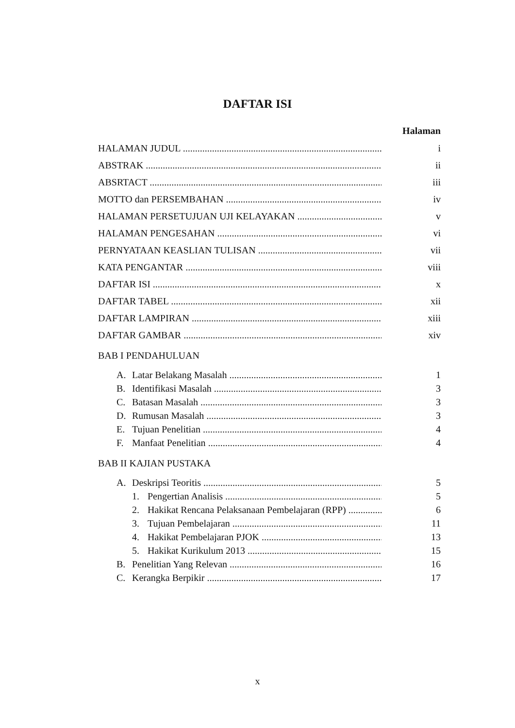DAFTAR ISI
Halaman
HALAMAN JUDUL i
ABSTRAK ii
ABSRTACT iii
MOTTO dan PERSEMBAHAN iv
HALAMAN PERSETUJUAN UJI KELAYAKAN v
HALAMAN PENGESAHAN vi
PERNYATAAN KEASLIAN TULISAN vii
KATA PENGANTAR viii
DAFTAR ISI x
DAFTAR TABEL xii
DAFTAR LAMPIRAN xiii
DAFTAR GAMBAR xiv
BAB I PENDAHULUAN
A. Latar Belakang Masalah 1
B. Identifikasi Masalah 3
C. Batasan Masalah 3
D. Rumusan Masalah 3
E. Tujuan Penelitian 4
F. Manfaat Penelitian 4
BAB II KAJIAN PUSTAKA
A. Deskripsi Teoritis 5
1. Pengertian Analisis 5
2. Hakikat Rencana Pelaksanaan Pembelajaran (RPP) 6
3. Tujuan Pembelajaran 11
4. Hakikat Pembelajaran PJOK 13
5. Hakikat Kurikulum 2013 15
B. Penelitian Yang Relevan 16
C. Kerangka Berpikir 17
x